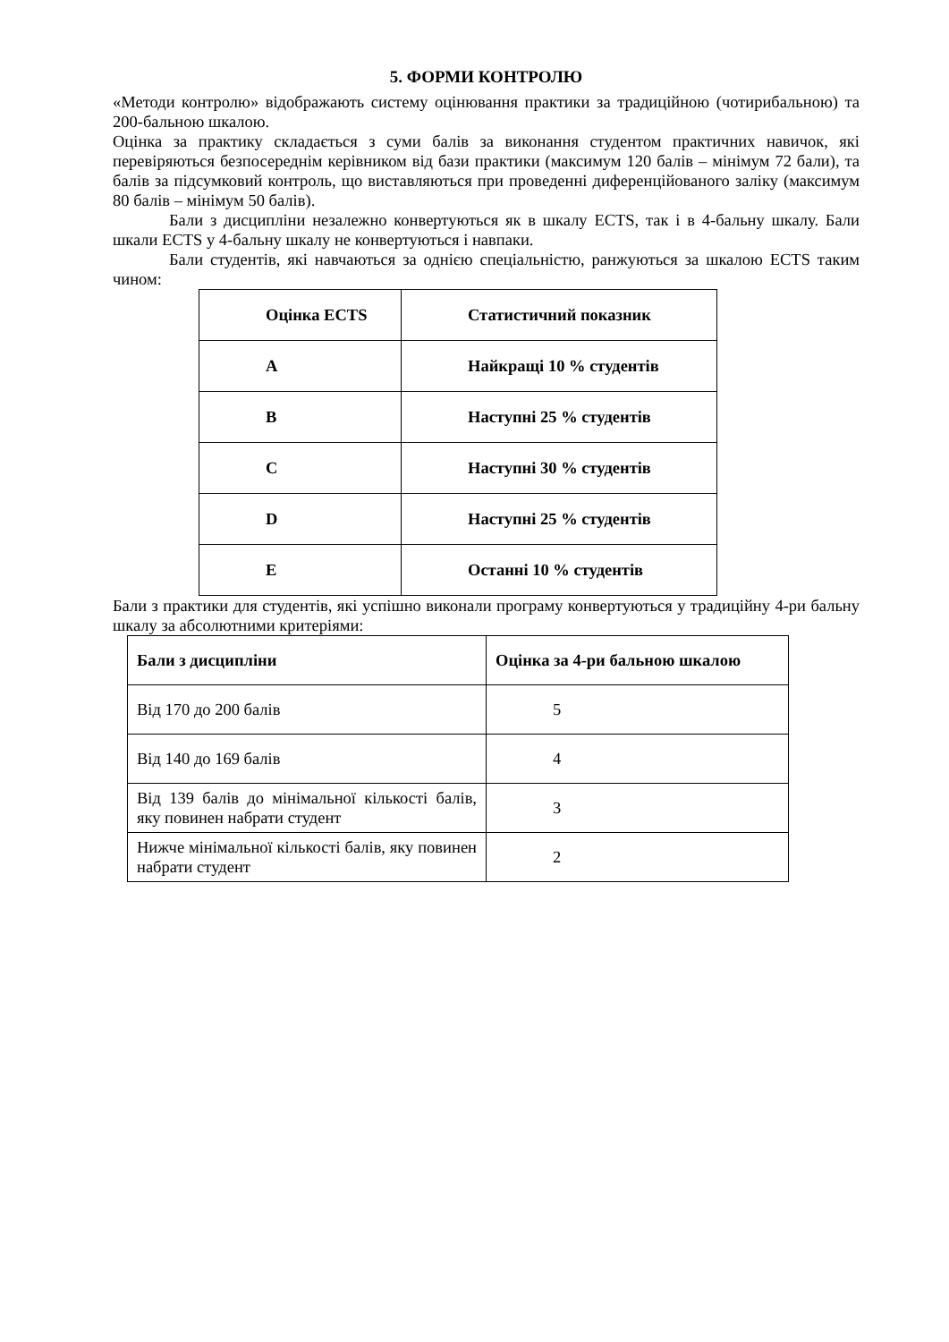5. ФОРМИ КОНТРОЛЮ
«Методи контролю» відображають систему оцінювання практики за традиційною (чотирибальною) та 200-бальною шкалою.
Оцінка за практику складається з суми балів за виконання студентом практичних навичок, які перевіряються безпосереднім керівником від бази практики (максимум 120 балів – мінімум 72 бали), та балів за підсумковий контроль, що виставляються при проведенні диференційованого заліку (максимум 80 балів – мінімум 50 балів).
Бали з дисципліни незалежно конвертуються як в шкалу ECTS, так і в 4-бальну шкалу. Бали шкали ECTS у 4-бальну шкалу не конвертуються і навпаки.
Бали студентів, які навчаються за однією спеціальністю, ранжуються за шкалою ECTS таким чином:
| Оцінка ECTS | Статистичний показник |
| --- | --- |
| A | Найкращі 10 % студентів |
| B | Наступні 25 % студентів |
| C | Наступні 30 % студентів |
| D | Наступні 25 % студентів |
| E | Останні 10 % студентів |
Бали з практики для студентів, які успішно виконали програму конвертуються у традиційну 4-ри бальну шкалу за абсолютними критеріями:
| Бали з дисципліни | Оцінка за 4-ри бальною шкалою |
| --- | --- |
| Від 170 до 200 балів | 5 |
| Від 140 до 169 балів | 4 |
| Від 139 балів до мінімальної кількості балів, яку повинен набрати студент | 3 |
| Нижче мінімальної кількості балів, яку повинен набрати студент | 2 |